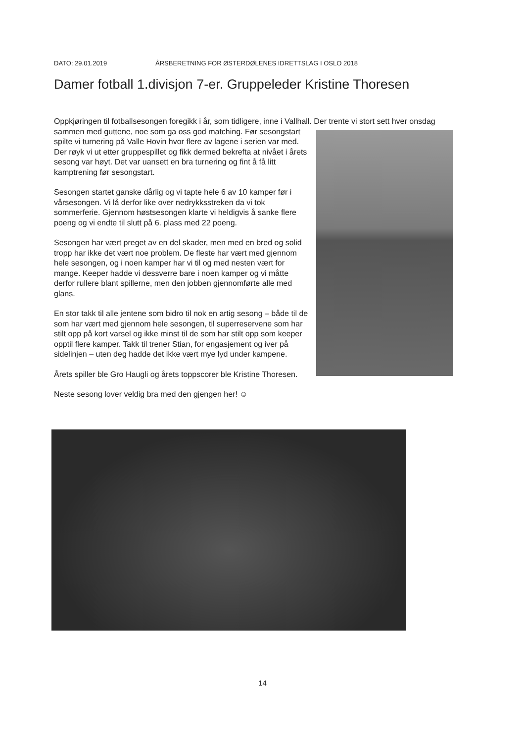DATO: 29.01.2019 ÅRSBERETNING FOR ØSTERDØLENES IDRETTSLAG I OSLO 2018
Damer fotball 1.divisjon 7-er. Gruppeleder Kristine Thoresen
Oppkjøringen til fotballsesongen foregikk i år, som tidligere, inne i Vallhall. Der trente vi stort sett hver onsdag sammen med guttene, noe som ga oss god matching. Før sesongstart spilte vi turnering på Valle Hovin hvor flere av lagene i serien var med. Der røyk vi ut etter gruppespillet og fikk dermed bekrefta at nivået i årets sesong var høyt. Det var uansett en bra turnering og fint å få litt kamptrening før sesongstart.
Sesongen startet ganske dårlig og vi tapte hele 6 av 10 kamper før i vårsesongen. Vi lå derfor like over nedrykksstreken da vi tok sommerferie. Gjennom høstsesongen klarte vi heldigvis å sanke flere poeng og vi endte til slutt på 6. plass med 22 poeng.
Sesongen har vært preget av en del skader, men med en bred og solid tropp har ikke det vært noe problem. De fleste har vært med gjennom hele sesongen, og i noen kamper har vi til og med nesten vært for mange. Keeper hadde vi dessverre bare i noen kamper og vi måtte derfor rullere blant spillerne, men den jobben gjennomførte alle med glans.
En stor takk til alle jentene som bidro til nok en artig sesong – både til de som har vært med gjennom hele sesongen, til superreservene som har stilt opp på kort varsel og ikke minst til de som har stilt opp som keeper opptil flere kamper. Takk til trener Stian, for engasjement og iver på sidelinjen – uten deg hadde det ikke vært mye lyd under kampene.
Årets spiller ble Gro Haugli og årets toppscorer ble Kristine Thoresen.
Neste sesong lover veldig bra med den gjengen her! ☺
14